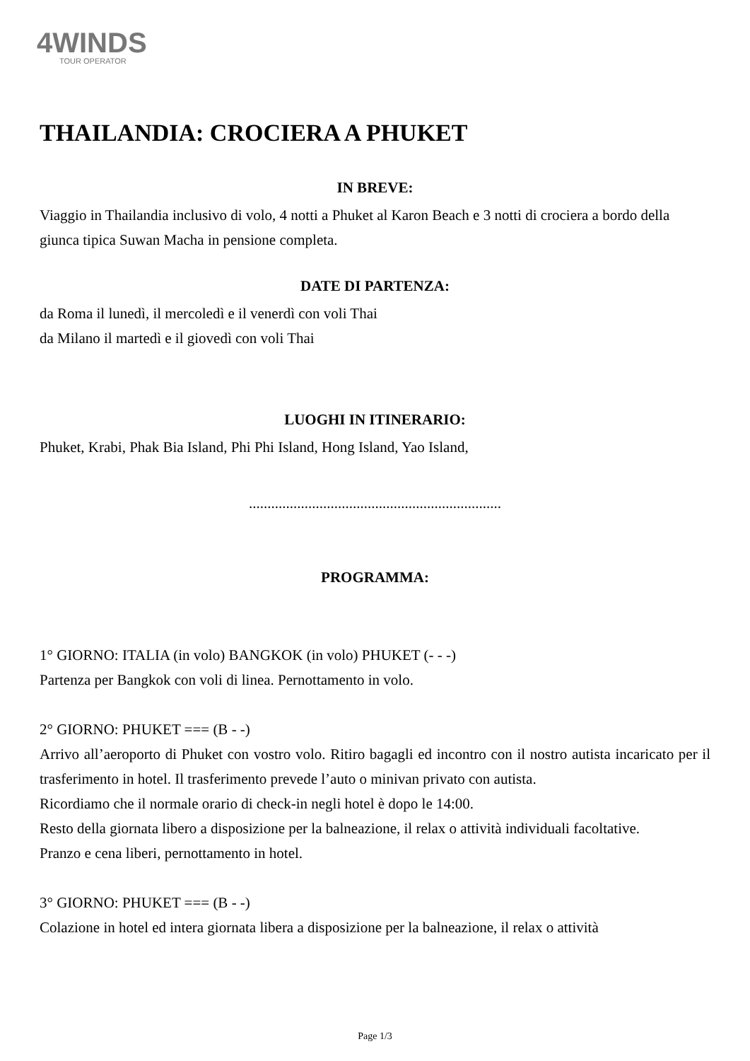4WINDS
TOUR OPERATOR
THAILANDIA: CROCIERA A PHUKET
IN BREVE:
Viaggio in Thailandia inclusivo di volo, 4 notti a Phuket al Karon Beach e 3 notti di crociera a bordo della giunca tipica Suwan Macha in pensione completa.
DATE DI PARTENZA:
da Roma il lunedì, il mercoledì e il venerdì con voli Thai
da Milano il martedì e il giovedì con voli Thai
LUOGHI IN ITINERARIO:
Phuket, Krabi, Phak Bia Island, Phi Phi Island, Hong Island, Yao Island,
....................................................................
PROGRAMMA:
1° GIORNO: ITALIA (in volo) BANGKOK (in volo) PHUKET (- - -)
Partenza per Bangkok con voli di linea. Pernottamento in volo.
2° GIORNO: PHUKET === (B - -)
Arrivo all’aeroporto di Phuket con vostro volo. Ritiro bagagli ed incontro con il nostro autista incaricato per il trasferimento in hotel. Il trasferimento prevede l’auto o minivan privato con autista.
Ricordiamo che il normale orario di check-in negli hotel è dopo le 14:00.
Resto della giornata libero a disposizione per la balneazione, il relax o attività individuali facoltative.
Pranzo e cena liberi, pernottamento in hotel.
3° GIORNO: PHUKET === (B - -)
Colazione in hotel ed intera giornata libera a disposizione per la balneazione, il relax o attività
Page 1/3